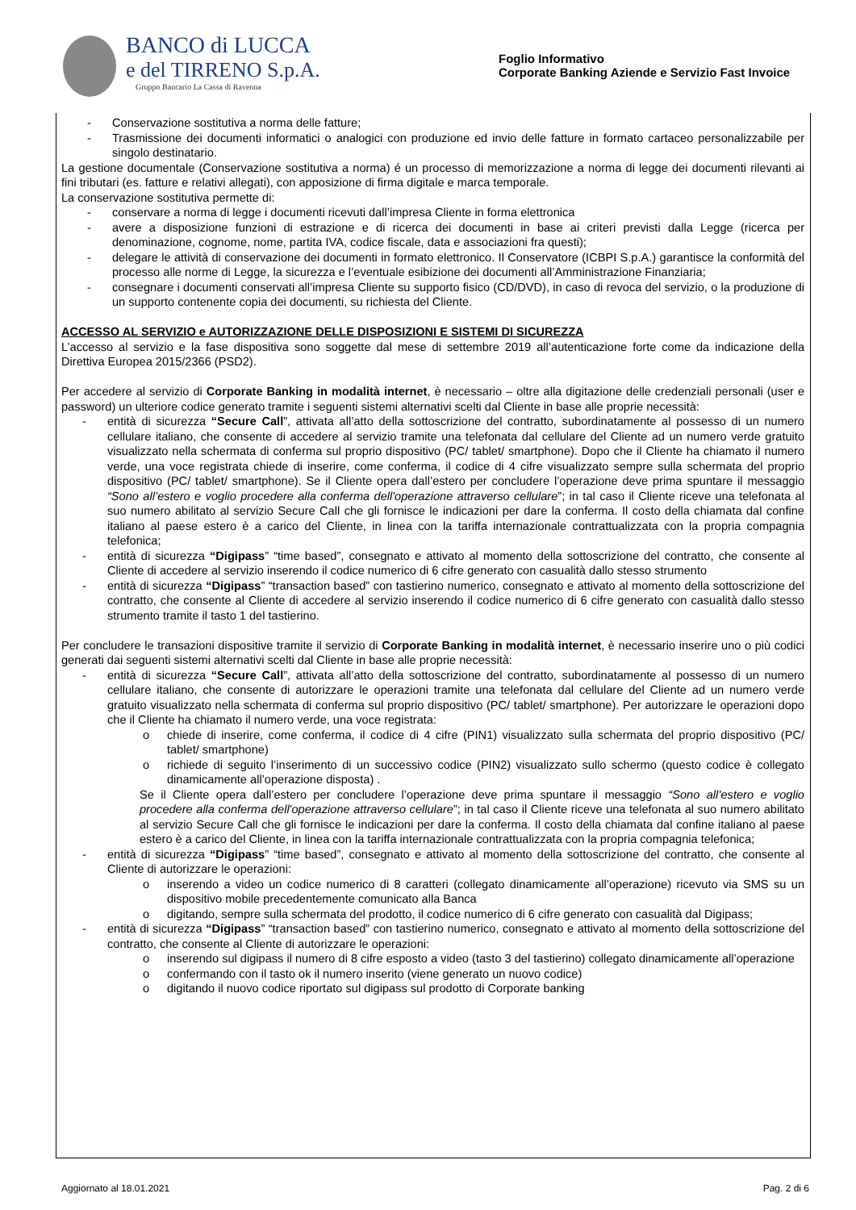BANCO di LUCCA
e del TIRRENO S.p.A.
Gruppo Bancario La Cassa di Ravenna
Foglio Informativo
Corporate Banking Aziende e Servizio Fast Invoice
- Conservazione sostitutiva a norma delle fatture;
- Trasmissione dei documenti informatici o analogici con produzione ed invio delle fatture in formato cartaceo personalizzabile per singolo destinatario.
La gestione documentale (Conservazione sostitutiva a norma) é un processo di memorizzazione a norma di legge dei documenti rilevanti ai fini tributari (es. fatture e relativi allegati), con apposizione di firma digitale e marca temporale.
La conservazione sostitutiva permette di:
- conservare a norma di legge i documenti ricevuti dall’impresa Cliente in forma elettronica
- avere a disposizione funzioni di estrazione e di ricerca dei documenti in base ai criteri previsti dalla Legge (ricerca per denominazione, cognome, nome, partita IVA, codice fiscale, data e associazioni fra questi);
- delegare le attività di conservazione dei documenti in formato elettronico. Il Conservatore (ICBPI S.p.A.) garantisce la conformità del processo alle norme di Legge, la sicurezza e l’eventuale esibizione dei documenti all’Amministrazione Finanziaria;
- consegnare i documenti conservati all’impresa Cliente su supporto fisico (CD/DVD), in caso di revoca del servizio, o la produzione di un supporto contenente copia dei documenti, su richiesta del Cliente.
ACCESSO AL SERVIZIO e AUTORIZZAZIONE DELLE DISPOSIZIONI E SISTEMI DI SICUREZZA
L’accesso al servizio e la fase dispositiva sono soggette dal mese di settembre 2019 all’autenticazione forte come da indicazione della Direttiva Europea 2015/2366 (PSD2).
Per accedere al servizio di Corporate Banking in modalità internet, è necessario – oltre alla digitazione delle credenziali personali (user e password) un ulteriore codice generato tramite i seguenti sistemi alternativi scelti dal Cliente in base alle proprie necessità:
- entità di sicurezza “Secure Call”, attivata all’atto della sottoscrizione del contratto, subordinatamente al possesso di un numero cellulare italiano, che consente di accedere al servizio tramite una telefonata dal cellulare del Cliente ad un numero verde gratuito visualizzato nella schermata di conferma sul proprio dispositivo (PC/ tablet/ smartphone). Dopo che il Cliente ha chiamato il numero verde, una voce registrata chiede di inserire, come conferma, il codice di 4 cifre visualizzato sempre sulla schermata del proprio dispositivo (PC/ tablet/ smartphone). Se il Cliente opera dall’estero per concludere l’operazione deve prima spuntare il messaggio “Sono all’estero e voglio procedere alla conferma dell'operazione attraverso cellulare”; in tal caso il Cliente riceve una telefonata al suo numero abilitato al servizio Secure Call che gli fornisce le indicazioni per dare la conferma. Il costo della chiamata dal confine italiano al paese estero è a carico del Cliente, in linea con la tariffa internazionale contrattualizzata con la propria compagnia telefonica;
- entità di sicurezza “Digipass” “time based”, consegnato e attivato al momento della sottoscrizione del contratto, che consente al Cliente di accedere al servizio inserendo il codice numerico di 6 cifre generato con casualità dallo stesso strumento
- entità di sicurezza “Digipass” “transaction based” con tastierino numerico, consegnato e attivato al momento della sottoscrizione del contratto, che consente al Cliente di accedere al servizio inserendo il codice numerico di 6 cifre generato con casualità dallo stesso strumento tramite il tasto 1 del tastierino.
Per concludere le transazioni dispositive tramite il servizio di Corporate Banking in modalità internet, è necessario inserire uno o più codici generati dai seguenti sistemi alternativi scelti dal Cliente in base alle proprie necessità:
- entità di sicurezza “Secure Call”, attivata all’atto della sottoscrizione del contratto, subordinatamente al possesso di un numero cellulare italiano, che consente di autorizzare le operazioni tramite una telefonata dal cellulare del Cliente ad un numero verde gratuito visualizzato nella schermata di conferma sul proprio dispositivo (PC/ tablet/ smartphone). Per autorizzare le operazioni dopo che il Cliente ha chiamato il numero verde, una voce registrata:
o chiede di inserire, come conferma, il codice di 4 cifre (PIN1) visualizzato sulla schermata del proprio dispositivo (PC/ tablet/ smartphone)
o richiede di seguito l’inserimento di un successivo codice (PIN2) visualizzato sullo schermo (questo codice è collegato dinamicamente all’operazione disposta) .
Se il Cliente opera dall’estero per concludere l’operazione deve prima spuntare il messaggio “Sono all’estero e voglio procedere alla conferma dell'operazione attraverso cellulare”; in tal caso il Cliente riceve una telefonata al suo numero abilitato al servizio Secure Call che gli fornisce le indicazioni per dare la conferma. Il costo della chiamata dal confine italiano al paese estero è a carico del Cliente, in linea con la tariffa internazionale contrattualizzata con la propria compagnia telefonica;
- entità di sicurezza “Digipass” “time based”, consegnato e attivato al momento della sottoscrizione del contratto, che consente al Cliente di autorizzare le operazioni:
o inserendo a video un codice numerico di 8 caratteri (collegato dinamicamente all’operazione) ricevuto via SMS su un dispositivo mobile precedentemente comunicato alla Banca
o digitando, sempre sulla schermata del prodotto, il codice numerico di 6 cifre generato con casualità dal Digipass;
- entità di sicurezza “Digipass” “transaction based” con tastierino numerico, consegnato e attivato al momento della sottoscrizione del contratto, che consente al Cliente di autorizzare le operazioni:
o inserendo sul digipass il numero di 8 cifre esposto a video (tasto 3 del tastierino) collegato dinamicamente all’operazione
o confermando con il tasto ok il numero inserito (viene generato un nuovo codice)
o digitando il nuovo codice riportato sul digipass sul prodotto di Corporate banking
Aggiornato al 18.01.2021 Pag. 2 di 6